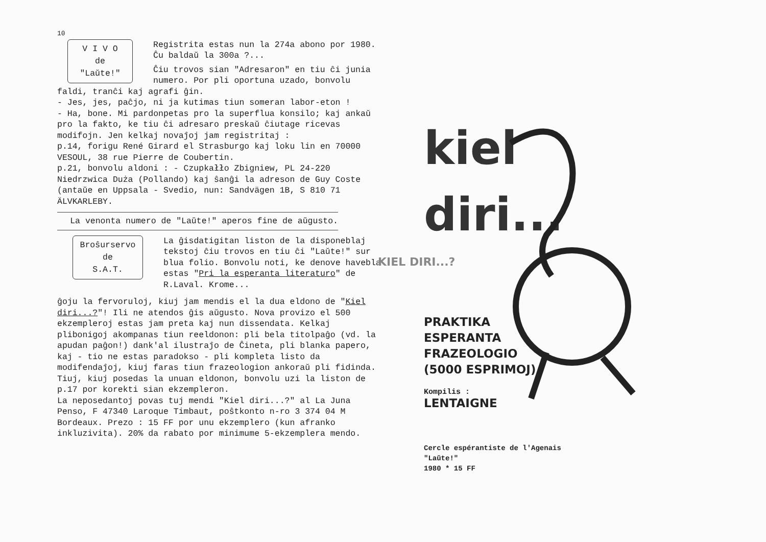10
V I V O
de
"Laŭte!"
Registrita estas nun la 274a abono por 1980. Ĉu baldaŭ la 300a ?...
Ĉiu trovos sian "Adresaron" en tiu ĉi junia numero. Por pli oportuna uzado, bonvolu faldi, tranĉi kaj agrafi ĝin.
- Jes, jes, paĉjo, ni ja kutimas tiun someran labor-eton !
- Ha, bone. Mi pardonpetas pro la superflua konsilo; kaj ankaŭ pro la fakto, ke tiu ĉi adresaro preskaŭ ĉiutage ricevas modifojn. Jen kelkaj novaĵoj jam registritaj :
p.14, forigu René Girard el Strasburgo kaj loku lin en 70000 VESOUL, 38 rue Pierre de Coubertin.
p.21, bonvolu aldoni : - Czupkałło Zbigniew, PL 24-220 Niedrzwica Duża (Pollando) kaj ŝanĝi la adreson de Guy Coste (antaŭe en Uppsala - Svedio, nun: Sandvägen 1B, S 810 71 ÄLVKARLEBY.
La venonta numero de "Laŭte!" aperos fine de aŭgusto.
Broŝurservo
de
S.A.T.
La ĝisdatigitan liston de la disponeblaj tekstoj ĉiu trovos en tiu ĉi "Laŭte!" sur blua folio. Bonvolu noti, ke denove havebla estas "Pri la esperanta literaturo" de R.Laval. Krome...
ĝoju la fervoruloj, kiuj jam mendis el la dua eldono de "Kiel diri...?"! Ili ne atendos ĝis aŭgusto. Nova provizo el 500 ekzempleroj estas jam preta kaj nun dissendata. Kelkaj plibonigoj akompanas tiun reeldonon: pli bela titolpaĝo (vd. la apudan paĝon!) dank'al ilustraĵo de Ĉineta, pli blanka papero, kaj - tio ne estas paradokso - pli kompleta listo da modifendaĵoj, kiuj faras tiun frazeologion ankoraŭ pli fidinda. Tiuj, kiuj posedas la unuan eldonon, bonvolu uzi la liston de p.17 por korekti sian ekzempleron.
La neposedantoj povas tuj mendi "Kiel diri...?" al La Juna Penso, F 47340 Laroque Timbaut, poŝtkonto n-ro 3 374 04 M Bordeaux. Prezo : 15 FF por unu ekzemplero (kun afranko inkluzivita). 20% da rabato por minimume 5-ekzemplera mendo.
KIEL DIRI...?
kiel
diri...
PRAKTIKA
ESPERANTA
FRAZEOLOGIO
(5000 ESPRIMOJ)
Kompilis :
LENTAIGNE
Cercle espérantiste de l'Agenais
"Laŭte!"
1980 * 15 FF